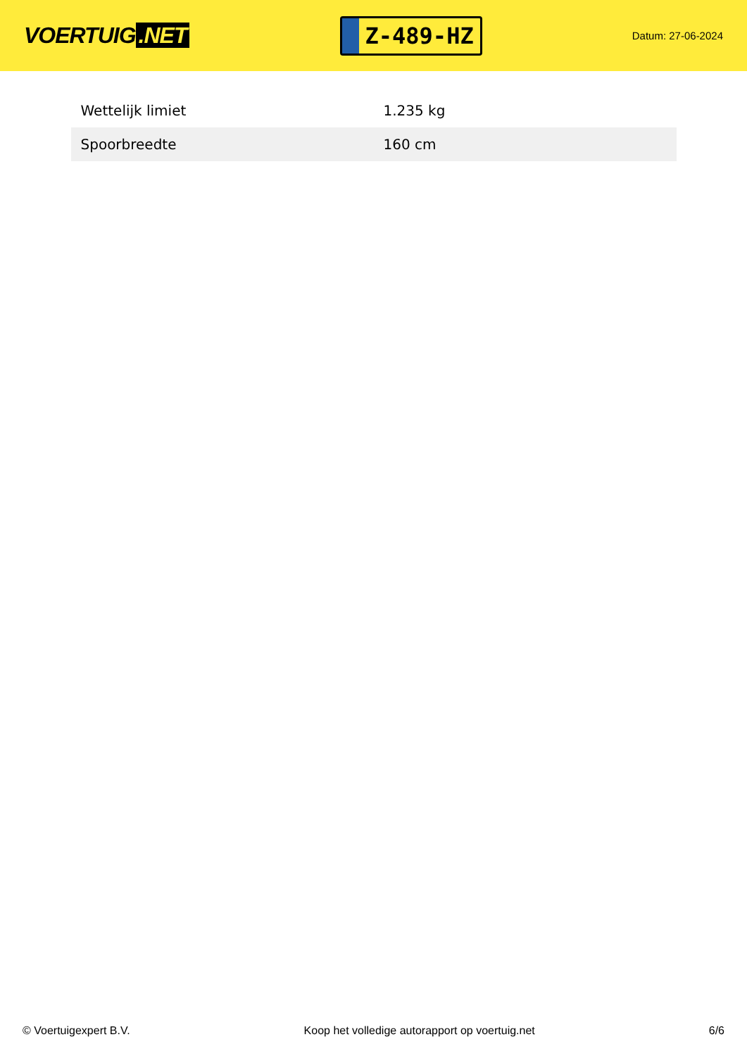VOERTUIG.NET
Z-489-HZ
Datum: 27-06-2024
| Wettelijk limiet | 1.235 kg |
| Spoorbreedte | 160 cm |
© Voertuigexpert B.V. Koop het volledige autorapport op voertuig.net 6/6